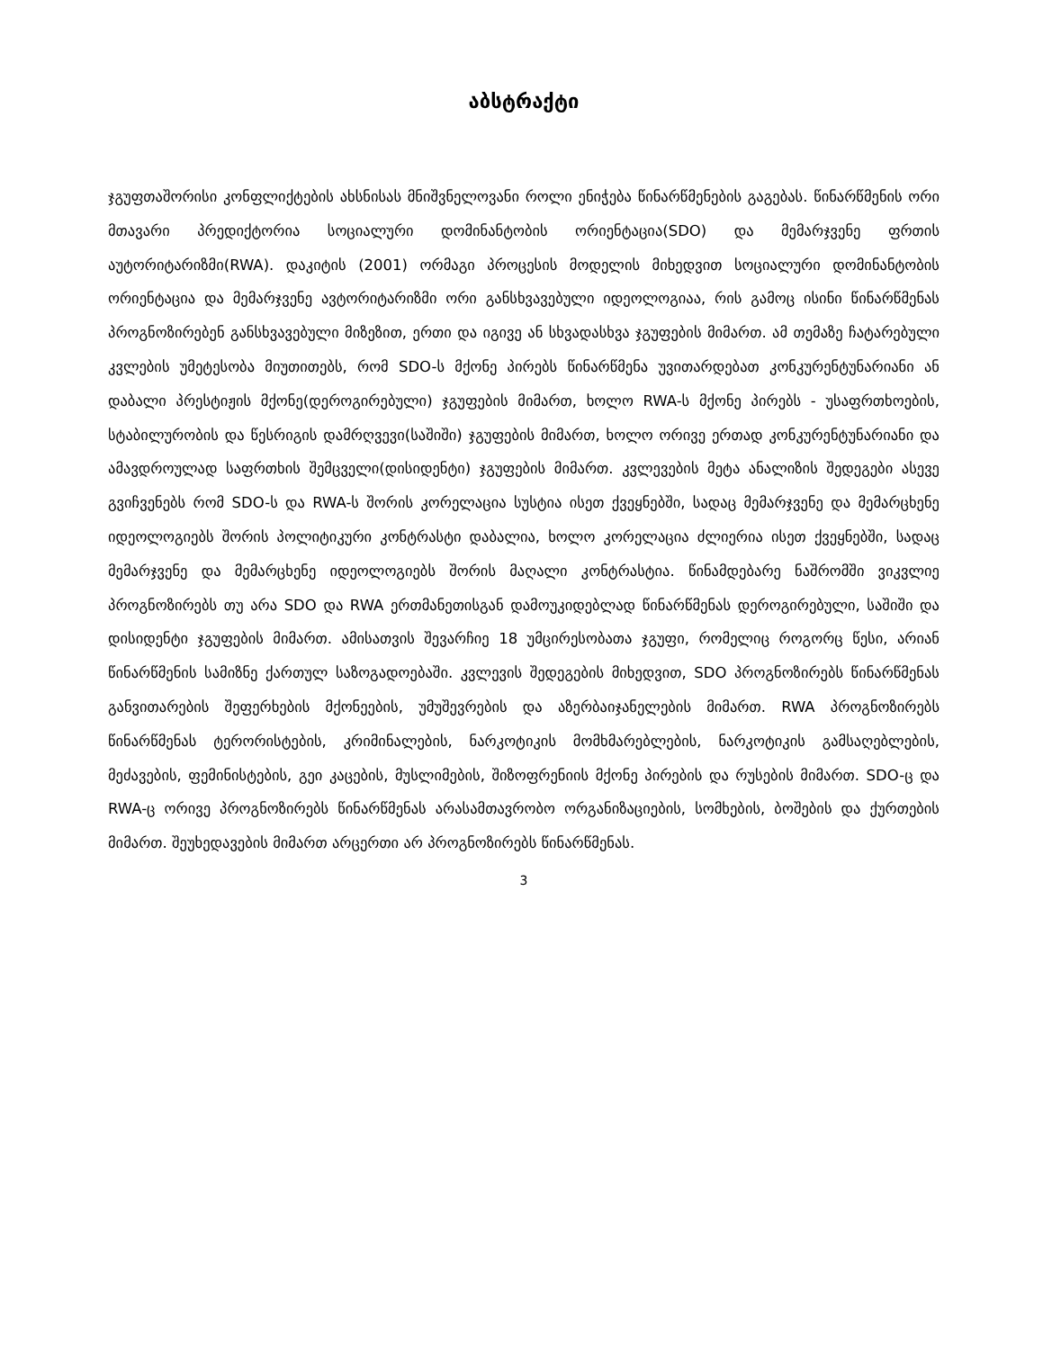აბსტრაქტი
ჯგუფთაშორისი კონფლიქტების ახსნისას მნიშვნელოვანი როლი ენიჭება წინარწმენების გაგებას. წინარწმენის ორი მთავარი პრედიქტორია სოციალური დომინანტობის ორიენტაცია(SDO) და მემარჯვენე ფრთის აუტორიტარიზმი(RWA). დაკიტის (2001) ორმაგი პროცესის მოდელის მიხედვით სოციალური დომინანტობის ორიენტაცია და მემარჯვენე ავტორიტარიზმი ორი განსხვავებული იდეოლოგიაა, რის გამოც ისინი წინარწმენას პროგნოზირებენ განსხვავებული მიზეზით, ერთი და იგივე ან სხვადასხვა ჯგუფების მიმართ. ამ თემაზე ჩატარებული კვლების უმეტესობა მიუთითებს, რომ SDO-ს მქონე პირებს წინარწმენა უვითარდებათ კონკურენტუნარიანი ან დაბალი პრესტიჟის მქონე(დეროგირებული) ჯგუფების მიმართ, ხოლო RWA-ს მქონე პირებს - უსაფრთხოების, სტაბილურობის და წესრიგის დამრღვევი(საშიში) ჯგუფების მიმართ, ხოლო ორივე ერთად კონკურენტუნარიანი და ამავდროულად საფრთხის შემცველი(დისიდენტი) ჯგუფების მიმართ. კვლევების მეტა ანალიზის შედეგები ასევე გვიჩვენებს რომ SDO-ს და RWA-ს შორის კორელაცია სუსტია ისეთ ქვეყნებში, სადაც მემარჯვენე და მემარცხენე იდეოლოგიებს შორის პოლიტიკური კონტრასტი დაბალია, ხოლო კორელაცია ძლიერია ისეთ ქვეყნებში, სადაც მემარჯვენე და მემარცხენე იდეოლოგიებს შორის მაღალი კონტრასტია. წინამდებარე ნაშრომში ვიკვლიე პროგნოზირებს თუ არა SDO და RWA ერთმანეთისგან დამოუკიდებლად წინარწმენას დეროგირებული, საშიში და დისიდენტი ჯგუფების მიმართ. ამისათვის შევარჩიე 18 უმცირესობათა ჯგუფი, რომელიც როგორც წესი, არიან წინარწმენის სამიზნე ქართულ საზოგადოებაში. კვლევის შედეგების მიხედვით, SDO პროგნოზირებს წინარწმენას განვითარების შეფერხების მქონეების, უმუშევრების და აზერბაიჯანელების მიმართ. RWA პროგნოზირებს წინარწმენას ტერორისტების, კრიმინალების, ნარკოტიკის მომხმარებლების, ნარკოტიკის გამსაღებლების, მეძავების, ფემინისტების, გეი კაცების, მუსლიმების, შიზოფრენიის მქონე პირების და რუსების მიმართ. SDO-ც და RWA-ც ორივე პროგნოზირებს წინარწმენას არასამთავრობო ორგანიზაციების, სომხების, ბოშების და ქურთების მიმართ. შეუხედავების მიმართ არცერთი არ პროგნოზირებს წინარწმენას.
3